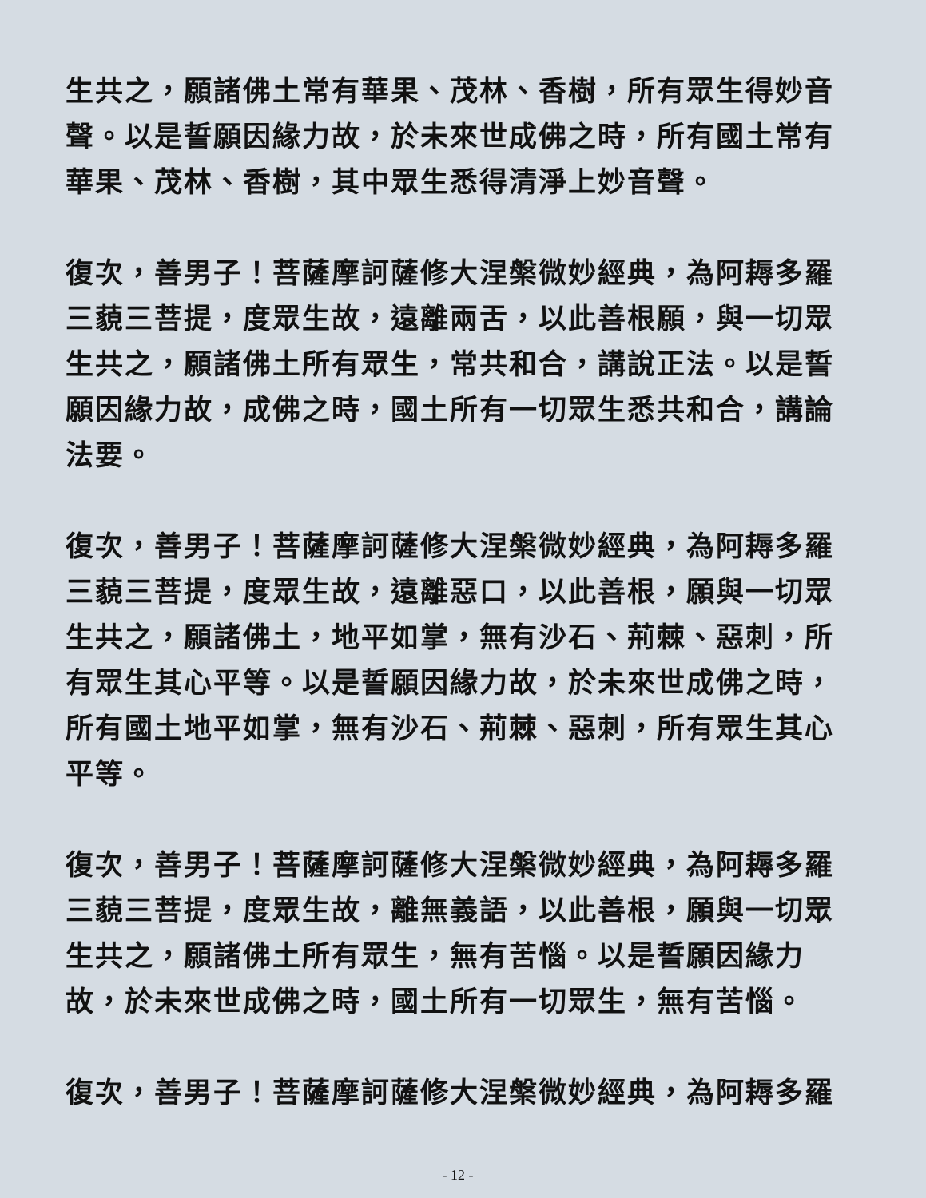生共之，願諸佛土常有華果、茂林、香樹，所有眾生得妙音聲。以是誓願因緣力故，於未來世成佛之時，所有國土常有華果、茂林、香樹，其中眾生悉得清淨上妙音聲。
復次，善男子！菩薩摩訶薩修大涅槃微妙經典，為阿耨多羅三藐三菩提，度眾生故，遠離兩舌，以此善根願，與一切眾生共之，願諸佛土所有眾生，常共和合，講說正法。以是誓願因緣力故，成佛之時，國土所有一切眾生悉共和合，講論法要。
復次，善男子！菩薩摩訶薩修大涅槃微妙經典，為阿耨多羅三藐三菩提，度眾生故，遠離惡口，以此善根，願與一切眾生共之，願諸佛土，地平如掌，無有沙石、荊棘、惡刺，所有眾生其心平等。以是誓願因緣力故，於未來世成佛之時，所有國土地平如掌，無有沙石、荊棘、惡刺，所有眾生其心平等。
復次，善男子！菩薩摩訶薩修大涅槃微妙經典，為阿耨多羅三藐三菩提，度眾生故，離無義語，以此善根，願與一切眾生共之，願諸佛土所有眾生，無有苦惱。以是誓願因緣力故，於未來世成佛之時，國土所有一切眾生，無有苦惱。
復次，善男子！菩薩摩訶薩修大涅槃微妙經典，為阿耨多羅
- 12 -